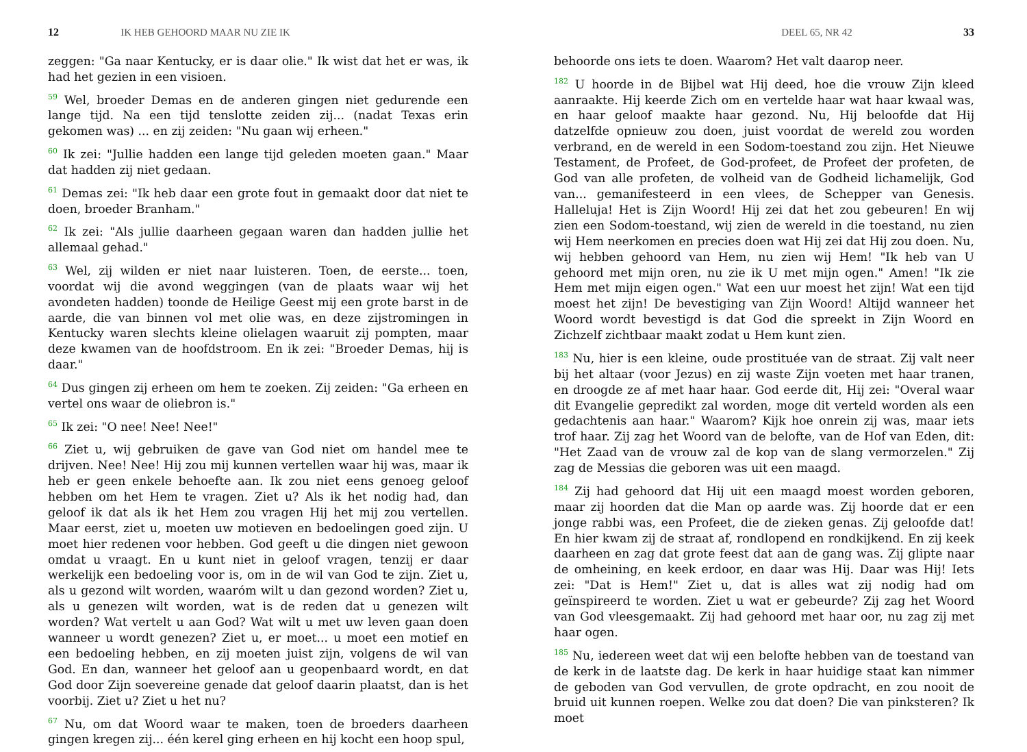12 IK HEB GEHOORD MAAR NU ZIE IK
zeggen: "Ga naar Kentucky, er is daar olie." Ik wist dat het er was, ik had het gezien in een visioen.
<sup>59</sup> Wel, broeder Demas en de anderen gingen niet gedurende een lange tijd. Na een tijd tenslotte zeiden zij... (nadat Texas erin gekomen was) ... en zij zeiden: "Nu gaan wij erheen."
<sup>60</sup> Ik zei: "Jullie hadden een lange tijd geleden moeten gaan." Maar dat hadden zij niet gedaan.
<sup>61</sup> Demas zei: "Ik heb daar een grote fout in gemaakt door dat niet te doen, broeder Branham."
<sup>62</sup> Ik zei: "Als jullie daarheen gegaan waren dan hadden jullie het allemaal gehad."
<sup>63</sup> Wel, zij wilden er niet naar luisteren. Toen, de eerste... toen, voordat wij die avond weggingen (van de plaats waar wij het avondeten hadden) toonde de Heilige Geest mij een grote barst in de aarde, die van binnen vol met olie was, en deze zijstromingen in Kentucky waren slechts kleine olielagen waaruit zij pompten, maar deze kwamen van de hoofdstroom. En ik zei: "Broeder Demas, hij is daar."
<sup>64</sup> Dus gingen zij erheen om hem te zoeken. Zij zeiden: "Ga erheen en vertel ons waar de oliebron is."
<sup>65</sup> Ik zei: "O nee! Nee! Nee!"
<sup>66</sup> Ziet u, wij gebruiken de gave van God niet om handel mee te drijven. Nee! Nee! Hij zou mij kunnen vertellen waar hij was, maar ik heb er geen enkele behoefte aan. Ik zou niet eens genoeg geloof hebben om het Hem te vragen. Ziet u? Als ik het nodig had, dan geloof ik dat als ik het Hem zou vragen Hij het mij zou vertellen. Maar eerst, ziet u, moeten uw motieven en bedoelingen goed zijn. U moet hier redenen voor hebben. God geeft u die dingen niet gewoon omdat u vraagt. En u kunt niet in geloof vragen, tenzij er daar werkelijk een bedoeling voor is, om in de wil van God te zijn. Ziet u, als u gezond wilt worden, waaróm wilt u dan gezond worden? Ziet u, als u genezen wilt worden, wat is de reden dat u genezen wilt worden? Wat vertelt u aan God? Wat wilt u met uw leven gaan doen wanneer u wordt genezen? Ziet u, er moet... u moet een motief en een bedoeling hebben, en zij moeten juist zijn, volgens de wil van God. En dan, wanneer het geloof aan u geopenbaard wordt, en dat God door Zijn soevereine genade dat geloof daarin plaatst, dan is het voorbij. Ziet u? Ziet u het nu?
<sup>67</sup> Nu, om dat Woord waar te maken, toen de broeders daarheen gingen kregen zij... één kerel ging erheen en hij kocht een hoop spul,
DEEL 65, NR 42 33
behoorde ons iets te doen. Waarom? Het valt daarop neer.
<sup>182</sup> U hoorde in de Bijbel wat Hij deed, hoe die vrouw Zijn kleed aanraakte. Hij keerde Zich om en vertelde haar wat haar kwaal was, en haar geloof maakte haar gezond. Nu, Hij beloofde dat Hij datzelfde opnieuw zou doen, juist voordat de wereld zou worden verbrand, en de wereld in een Sodom-toestand zou zijn. Het Nieuwe Testament, de Profeet, de God-profeet, de Profeet der profeten, de God van alle profeten, de volheid van de Godheid lichamelijk, God van... gemanifesteerd in een vlees, de Schepper van Genesis. Halleluja! Het is Zijn Woord! Hij zei dat het zou gebeuren! En wij zien een Sodom-toestand, wij zien de wereld in die toestand, nu zien wij Hem neerkomen en precies doen wat Hij zei dat Hij zou doen. Nu, wij hebben gehoord van Hem, nu zien wij Hem! "Ik heb van U gehoord met mijn oren, nu zie ik U met mijn ogen." Amen! "Ik zie Hem met mijn eigen ogen." Wat een uur moest het zijn! Wat een tijd moest het zijn! De bevestiging van Zijn Woord! Altijd wanneer het Woord wordt bevestigd is dat God die spreekt in Zijn Woord en Zichzelf zichtbaar maakt zodat u Hem kunt zien.
<sup>183</sup> Nu, hier is een kleine, oude prostituée van de straat. Zij valt neer bij het altaar (voor Jezus) en zij waste Zijn voeten met haar tranen, en droogde ze af met haar haar. God eerde dit, Hij zei: "Overal waar dit Evangelie gepredikt zal worden, moge dit verteld worden als een gedachtenis aan haar." Waarom? Kijk hoe onrein zij was, maar iets trof haar. Zij zag het Woord van de belofte, van de Hof van Eden, dit: "Het Zaad van de vrouw zal de kop van de slang vermorzelen." Zij zag de Messias die geboren was uit een maagd.
<sup>184</sup> Zij had gehoord dat Hij uit een maagd moest worden geboren, maar zij hoorden dat die Man op aarde was. Zij hoorde dat er een jonge rabbi was, een Profeet, die de zieken genas. Zij geloofde dat! En hier kwam zij de straat af, rondlopend en rondkijkend. En zij keek daarheen en zag dat grote feest dat aan de gang was. Zij glipte naar de omheining, en keek erdoor, en daar was Hij. Daar was Hij! Iets zei: "Dat is Hem!" Ziet u, dat is alles wat zij nodig had om geïnspireerd te worden. Ziet u wat er gebeurde? Zij zag het Woord van God vleesgemaakt. Zij had gehoord met haar oor, nu zag zij met haar ogen.
<sup>185</sup> Nu, iedereen weet dat wij een belofte hebben van de toestand van de kerk in de laatste dag. De kerk in haar huidige staat kan nimmer de geboden van God vervullen, de grote opdracht, en zou nooit de bruid uit kunnen roepen. Welke zou dat doen? Die van pinksteren? Ik moet